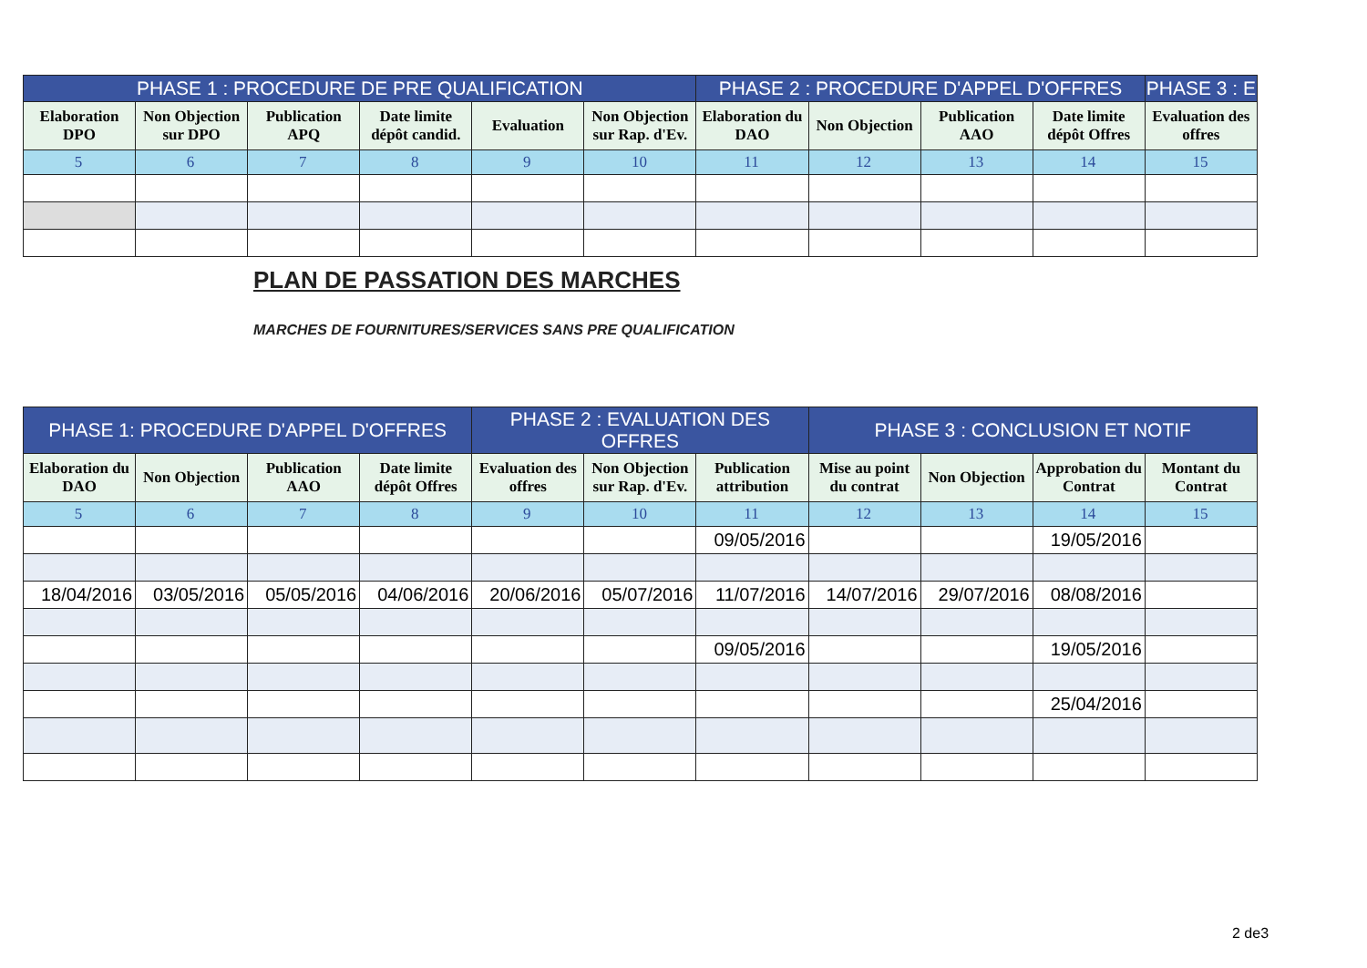| PHASE 1 : PROCEDURE DE PRE QUALIFICATION | | | | | | PHASE 2 : PROCEDURE D'APPEL D'OFFRES | | | | PHASE 3 : E |
| --- | --- | --- | --- | --- | --- | --- | --- | --- | --- | --- |
| Elaboration DPO | Non Objection sur DPO | Publication APQ | Date limite dépôt candid. | Evaluation | Non Objection sur Rap. d'Ev. | Elaboration du DAO | Non Objection | Publication AAO | Date limite dépôt Offres | Evaluation des offres |
| 5 | 6 | 7 | 8 | 9 | 10 | 11 | 12 | 13 | 14 | 15 |
PLAN DE PASSATION DES MARCHES
MARCHES DE FOURNITURES/SERVICES SANS PRE QUALIFICATION
| PHASE 1: PROCEDURE D'APPEL D'OFFRES | | | | PHASE 2 : EVALUATION DES OFFRES | | | PHASE 3 : CONCLUSION ET NOTIF | | | |
| --- | --- | --- | --- | --- | --- | --- | --- | --- | --- | --- |
| Elaboration du DAO | Non Objection | Publication AAO | Date limite dépôt Offres | Evaluation des offres | Non Objection sur Rap. d'Ev. | Publication attribution | Mise au point du contrat | Non Objection | Approbation du Contrat | Montant du Contrat |
| 5 | 6 | 7 | 8 | 9 | 10 | 11 | 12 | 13 | 14 | 15 |
| | | | | | | 09/05/2016 | | | 19/05/2016 | |
| 18/04/2016 | 03/05/2016 | 05/05/2016 | 04/06/2016 | 20/06/2016 | 05/07/2016 | 11/07/2016 | 14/07/2016 | 29/07/2016 | 08/08/2016 | |
| | | | | | | 09/05/2016 | | | 19/05/2016 | |
| | | | | | | | | | 25/04/2016 | |
2 de3